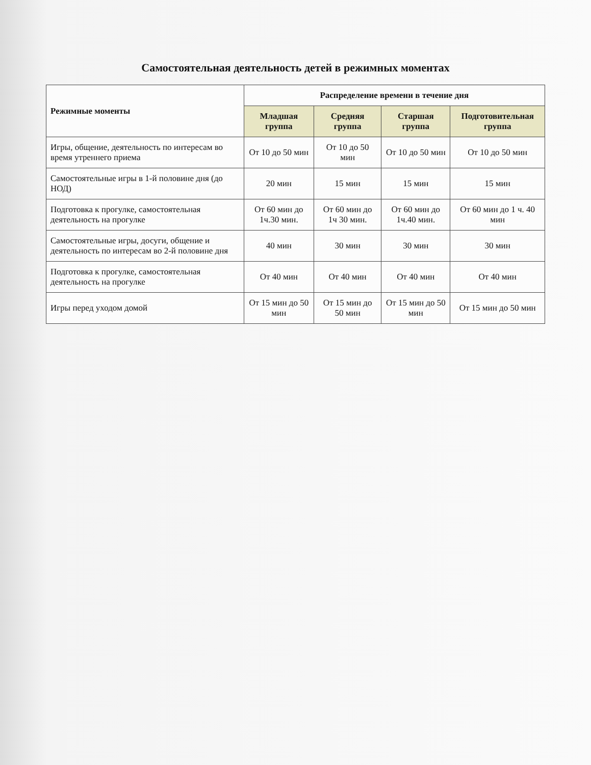Самостоятельная деятельность детей в режимных моментах
| Режимные моменты | Распределение времени в течение дня | | | |
| --- | --- | --- | --- | --- |
| | Младшая группа | Средняя группа | Старшая группа | Подготовительная группа |
| Игры, общение, деятельность по интересам во время утреннего приема | От 10 до 50 мин | От 10 до 50 мин | От 10 до 50 мин | От 10 до 50 мин |
| Самостоятельные игры в 1-й половине дня (до НОД) | 20 мин | 15 мин | 15 мин | 15 мин |
| Подготовка к прогулке, самостоятельная деятельность на прогулке | От 60 мин до 1ч.30 мин. | От 60 мин до 1ч 30 мин. | От 60 мин до 1ч.40 мин. | От 60 мин до 1 ч. 40 мин |
| Самостоятельные игры, досуги, общение и деятельность по интересам во 2-й половине дня | 40 мин | 30 мин | 30 мин | 30 мин |
| Подготовка к прогулке, самостоятельная деятельность на прогулке | От 40 мин | От 40 мин | От 40 мин | От 40 мин |
| Игры перед уходом домой | От 15 мин до 50 мин | От 15 мин до 50 мин | От 15 мин до 50 мин | От 15 мин до 50 мин |